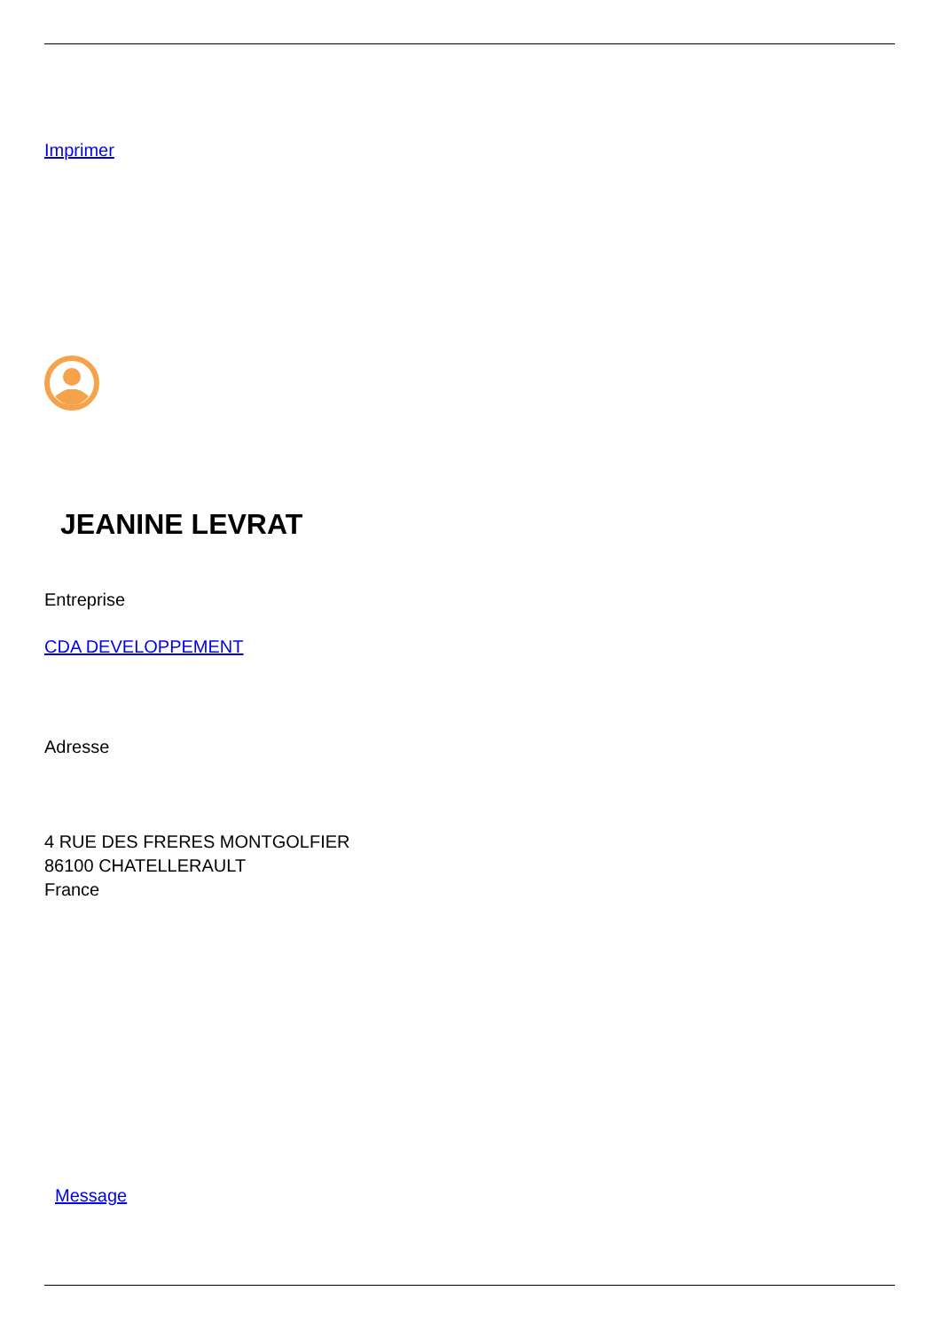Imprimer
JEANINE LEVRAT
Entreprise
CDA DEVELOPPEMENT
Adresse
4 RUE DES FRERES MONTGOLFIER
86100 CHATELLERAULT
France
Message